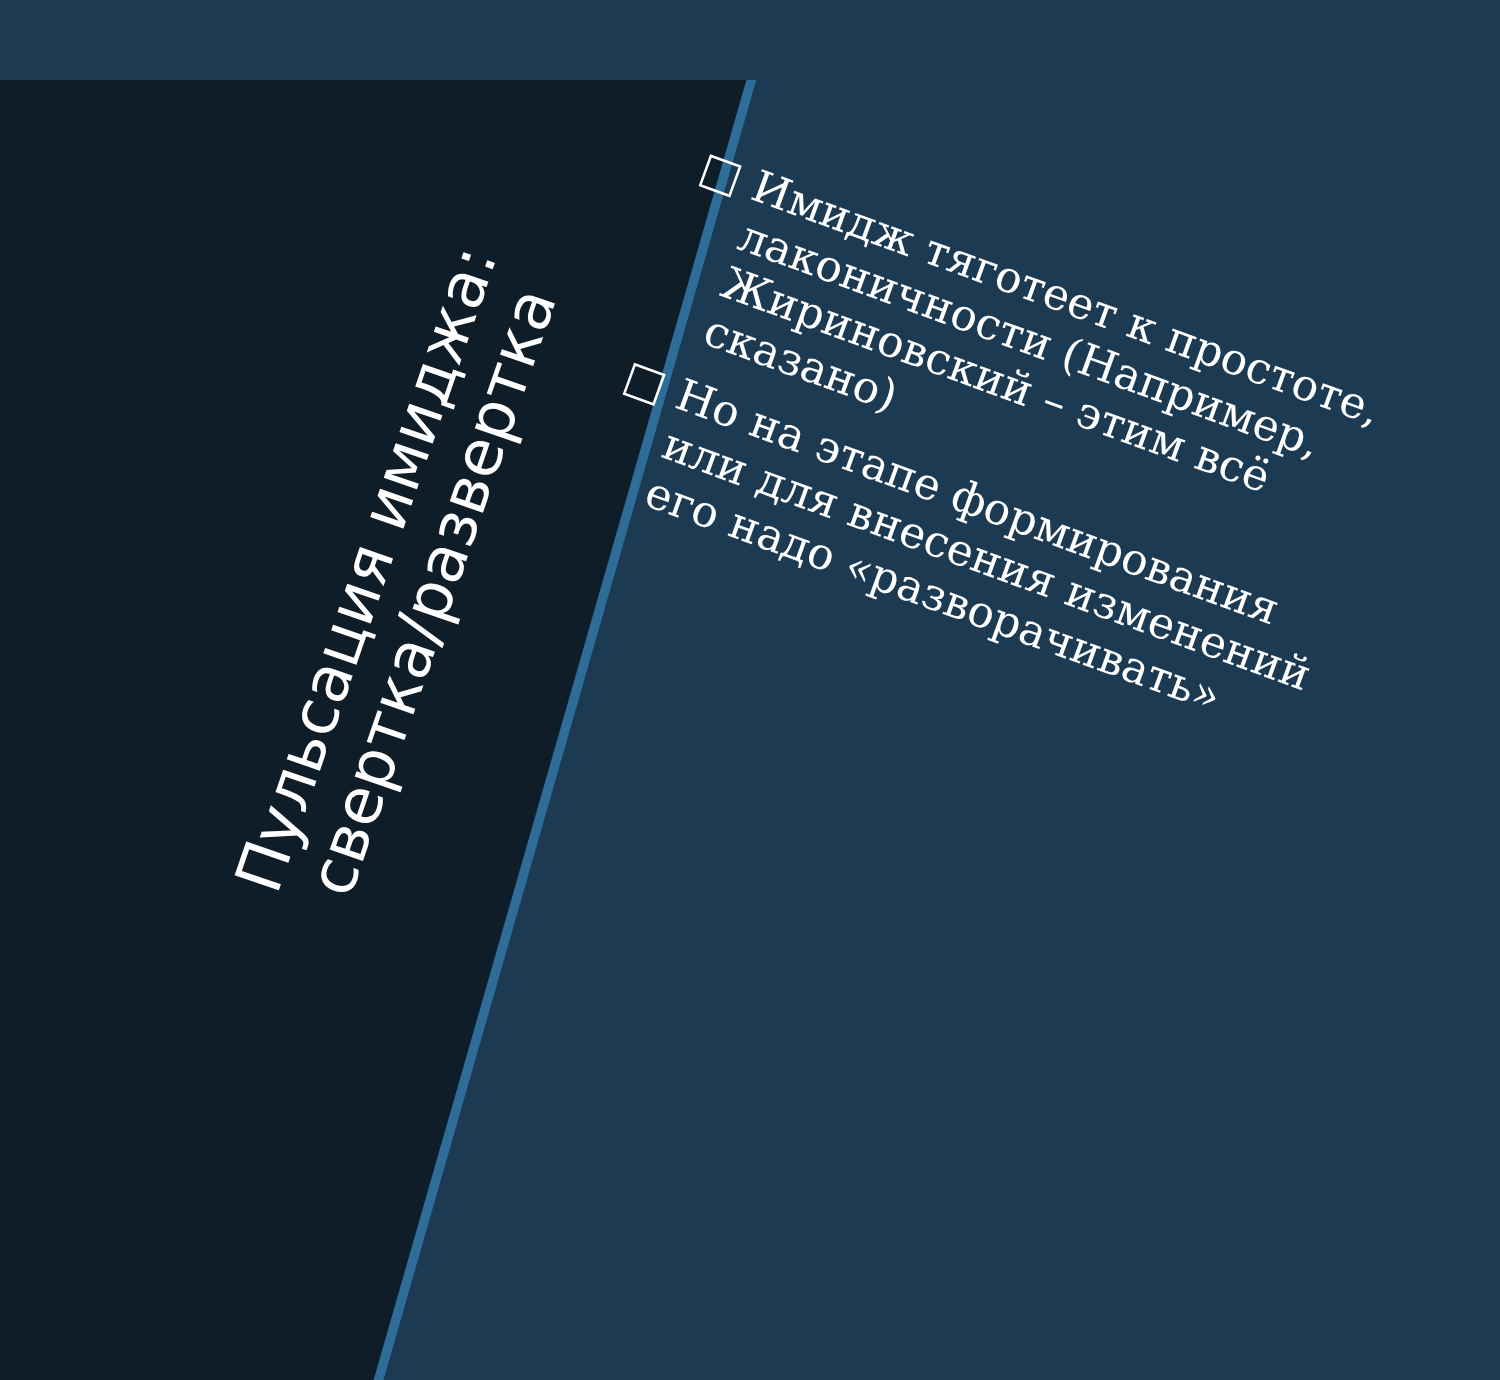Пульсация имиджа:
свертка/развертка
□ Имидж тяготеет к простоте, лаконичности (Например, Жириновский – этим всё сказано)
□ Но на этапе формирования или для внесения изменений его надо «разворачивать»